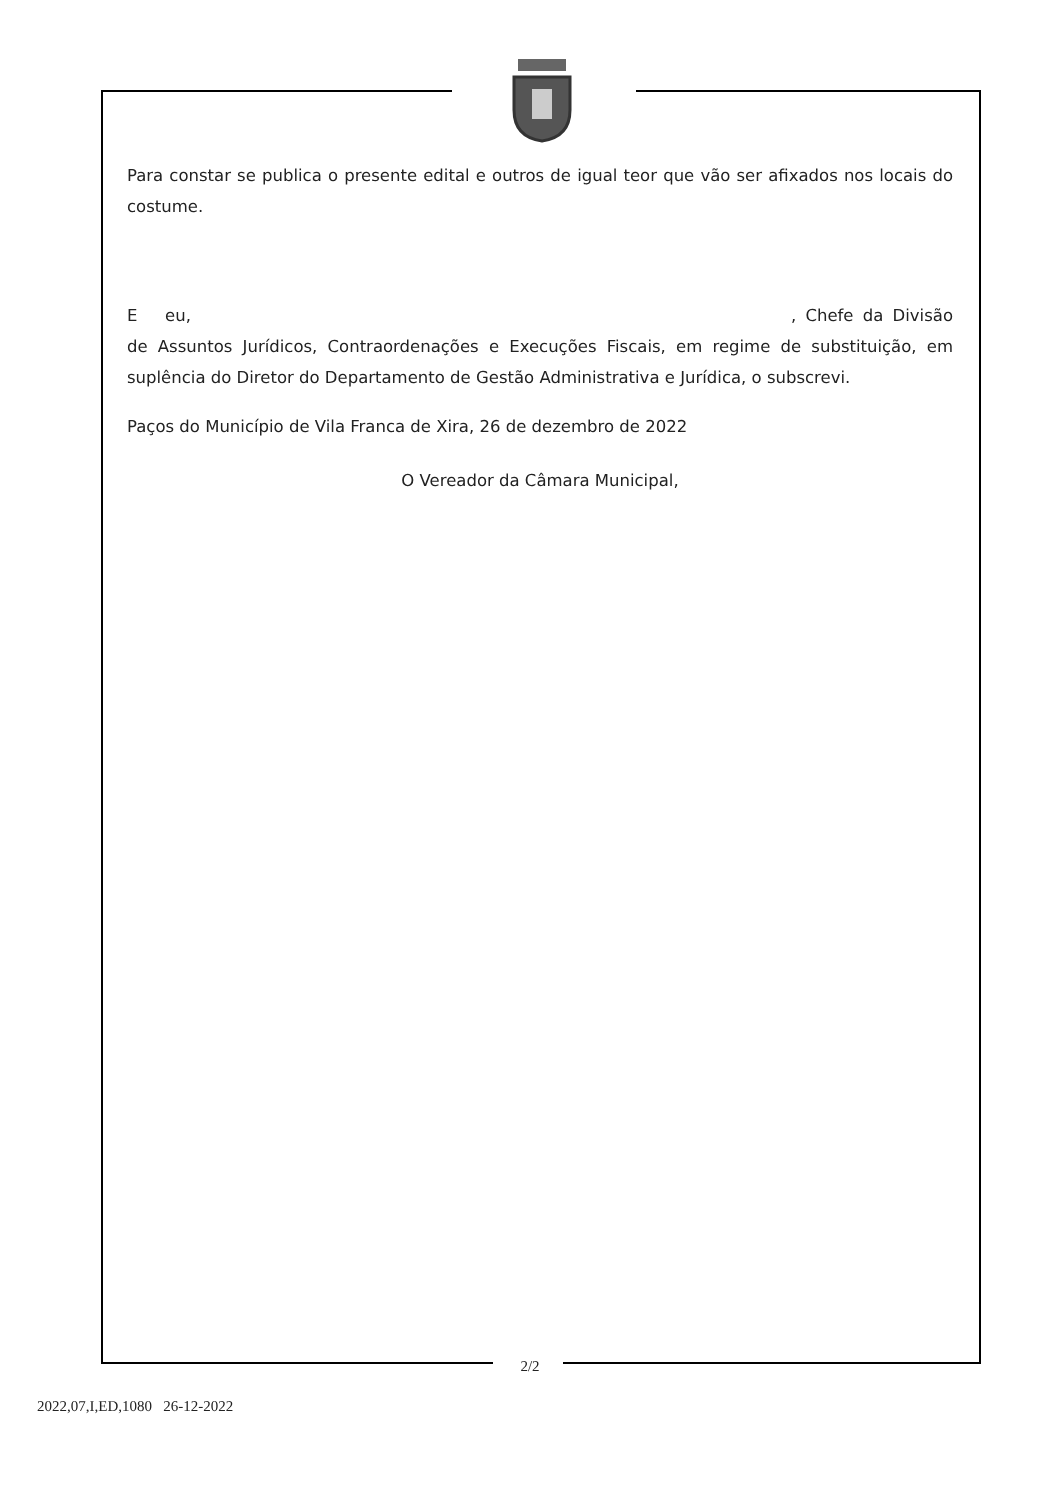Para constar se publica o presente edital e outros de igual teor que vão ser afixados nos locais do costume.
E eu, , Chefe da Divisão de Assuntos Jurídicos, Contraordenações e Execuções Fiscais, em regime de substituição, em suplência do Diretor do Departamento de Gestão Administrativa e Jurídica, o subscrevi.
Paços do Município de Vila Franca de Xira, 26 de dezembro de 2022
O Vereador da Câmara Municipal,
2/2
2022,07,I,ED,1080 26-12-2022